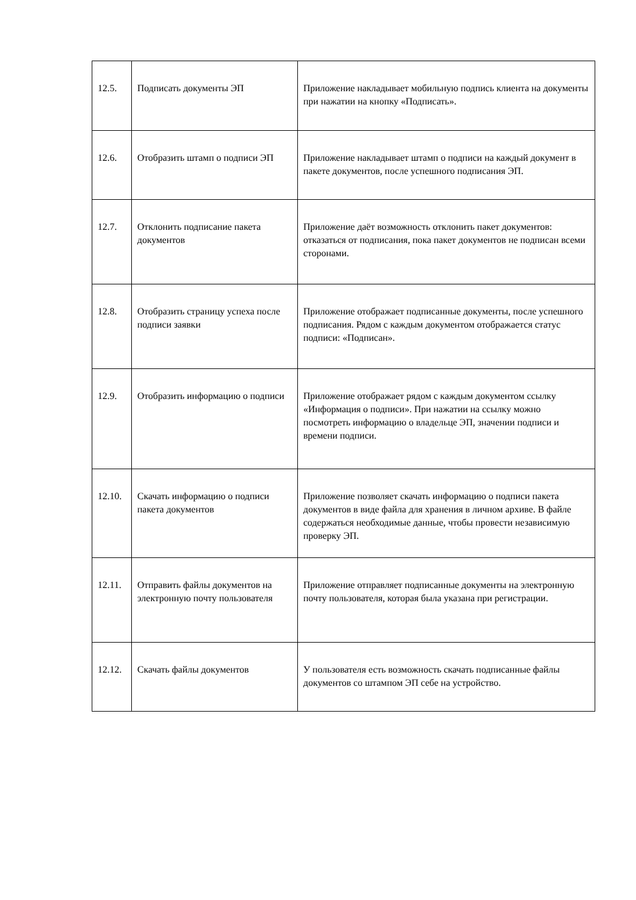| 12.5. | Подписать документы ЭП | Приложение накладывает мобильную подпись клиента на документы при нажатии на кнопку «Подписать». |
| 12.6. | Отобразить штамп о подписи ЭП | Приложение накладывает штамп о подписи на каждый документ в пакете документов, после успешного подписания ЭП. |
| 12.7. | Отклонить подписание пакета документов | Приложение даёт возможность отклонить пакет документов: отказаться от подписания, пока пакет документов не подписан всеми сторонами. |
| 12.8. | Отобразить страницу успеха после подписи заявки | Приложение отображает подписанные документы, после успешного подписания. Рядом с каждым документом отображается статус подписи: «Подписан». |
| 12.9. | Отобразить информацию о подписи | Приложение отображает рядом с каждым документом ссылку «Информация о подписи». При нажатии на ссылку можно посмотреть информацию о владельце ЭП, значении подписи и времени подписи. |
| 12.10. | Скачать информацию о подписи пакета документов | Приложение позволяет скачать информацию о подписи пакета документов в виде файла для хранения в личном архиве. В файле содержаться необходимые данные, чтобы провести независимую проверку ЭП. |
| 12.11. | Отправить файлы документов на электронную почту пользователя | Приложение отправляет подписанные документы на электронную почту пользователя, которая была указана при регистрации. |
| 12.12. | Скачать файлы документов | У пользователя есть возможность скачать подписанные файлы документов со штампом ЭП себе на устройство. |